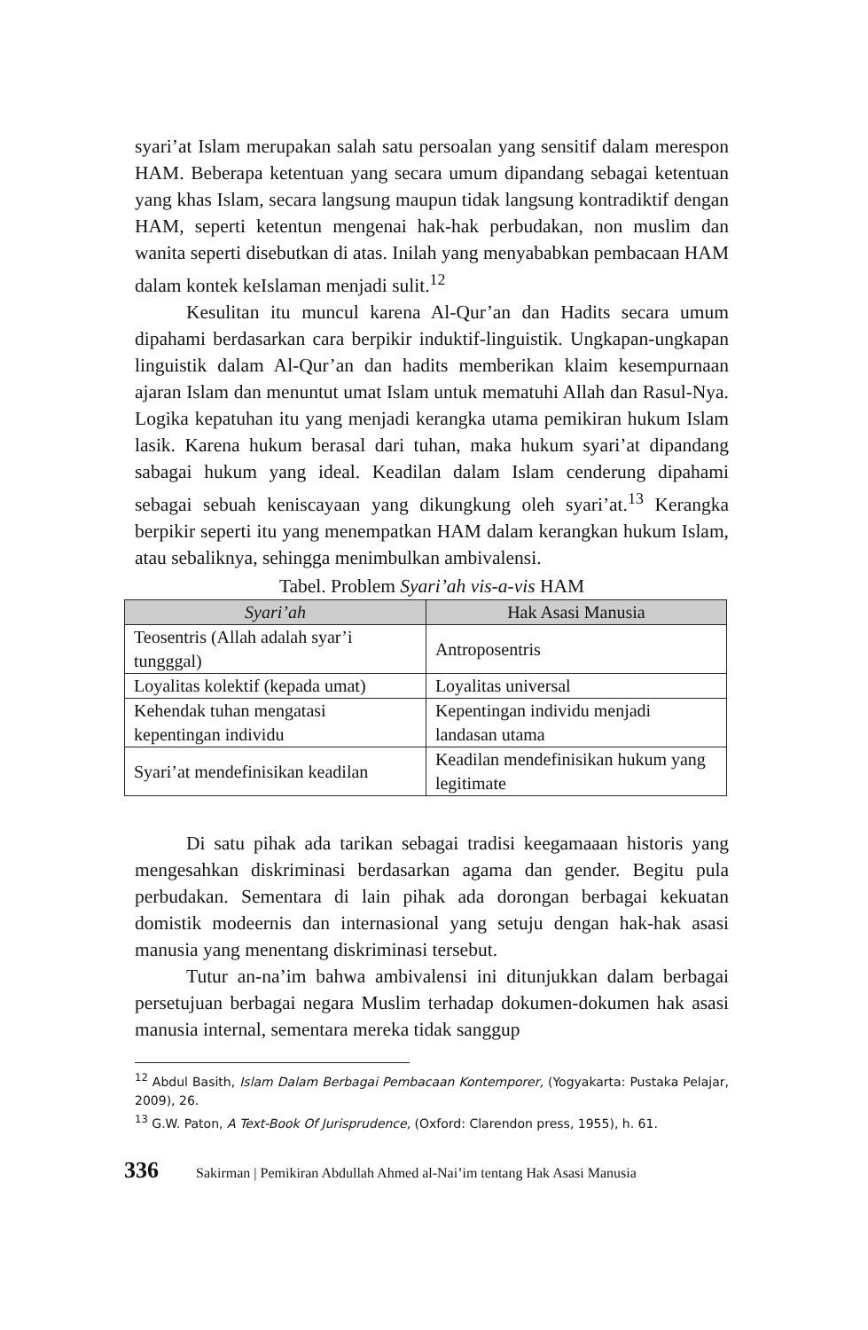syari’at Islam merupakan salah satu persoalan yang sensitif dalam merespon HAM. Beberapa ketentuan yang secara umum dipandang sebagai ketentuan yang khas Islam, secara langsung maupun tidak langsung kontradiktif dengan HAM, seperti ketentun mengenai hak-hak perbudakan, non muslim dan wanita seperti disebutkan di atas. Inilah yang menyababkan pembacaan HAM dalam kontek keIslaman menjadi sulit.<sup>12</sup>
Kesulitan itu muncul karena Al-Qur’an dan Hadits secara umum dipahami berdasarkan cara berpikir induktif-linguistik. Ungkapan-ungkapan linguistik dalam Al-Qur’an dan hadits memberikan klaim kesempurnaan ajaran Islam dan menuntut umat Islam untuk mematuhi Allah dan Rasul-Nya. Logika kepatuhan itu yang menjadi kerangka utama pemikiran hukum Islam lasik. Karena hukum berasal dari tuhan, maka hukum syari’at dipandang sabagai hukum yang ideal. Keadilan dalam Islam cenderung dipahami sebagai sebuah keniscayaan yang dikungkung oleh syari’at.<sup>13</sup> Kerangka berpikir seperti itu yang menempatkan HAM dalam kerangkan hukum Islam, atau sebaliknya, sehingga menimbulkan ambivalensi.
Tabel. Problem Syari’ah vis-a-vis HAM
| Syari’ah | Hak Asasi Manusia |
| --- | --- |
| Teosentris (Allah adalah syar’i tungggal) | Antroposentris |
| Loyalitas kolektif (kepada umat) | Loyalitas universal |
| Kehendak tuhan mengatasi kepentingan individu | Kepentingan individu menjadi landasan utama |
| Syari’at mendefinisikan keadilan | Keadilan mendefinisikan hukum yang legitimate |
Di satu pihak ada tarikan sebagai tradisi keegamaaan historis yang mengesahkan diskriminasi berdasarkan agama dan gender. Begitu pula perbudakan. Sementara di lain pihak ada dorongan berbagai kekuatan domistik modeernis dan internasional yang setuju dengan hak-hak asasi manusia yang menentang diskriminasi tersebut.
Tutur an-na’im bahwa ambivalensi ini ditunjukkan dalam berbagai persetujuan berbagai negara Muslim terhadap dokumen-dokumen hak asasi manusia internal, sementara mereka tidak sanggup
<sup>12</sup> Abdul Basith, Islam Dalam Berbagai Pembacaan Kontemporer, (Yogyakarta: Pustaka Pelajar, 2009), 26.
<sup>13</sup> G.W. Paton, A Text-Book Of Jurisprudence, (Oxford: Clarendon press, 1955), h. 61.
336 Sakirman | Pemikiran Abdullah Ahmed al-Nai’im tentang Hak Asasi Manusia